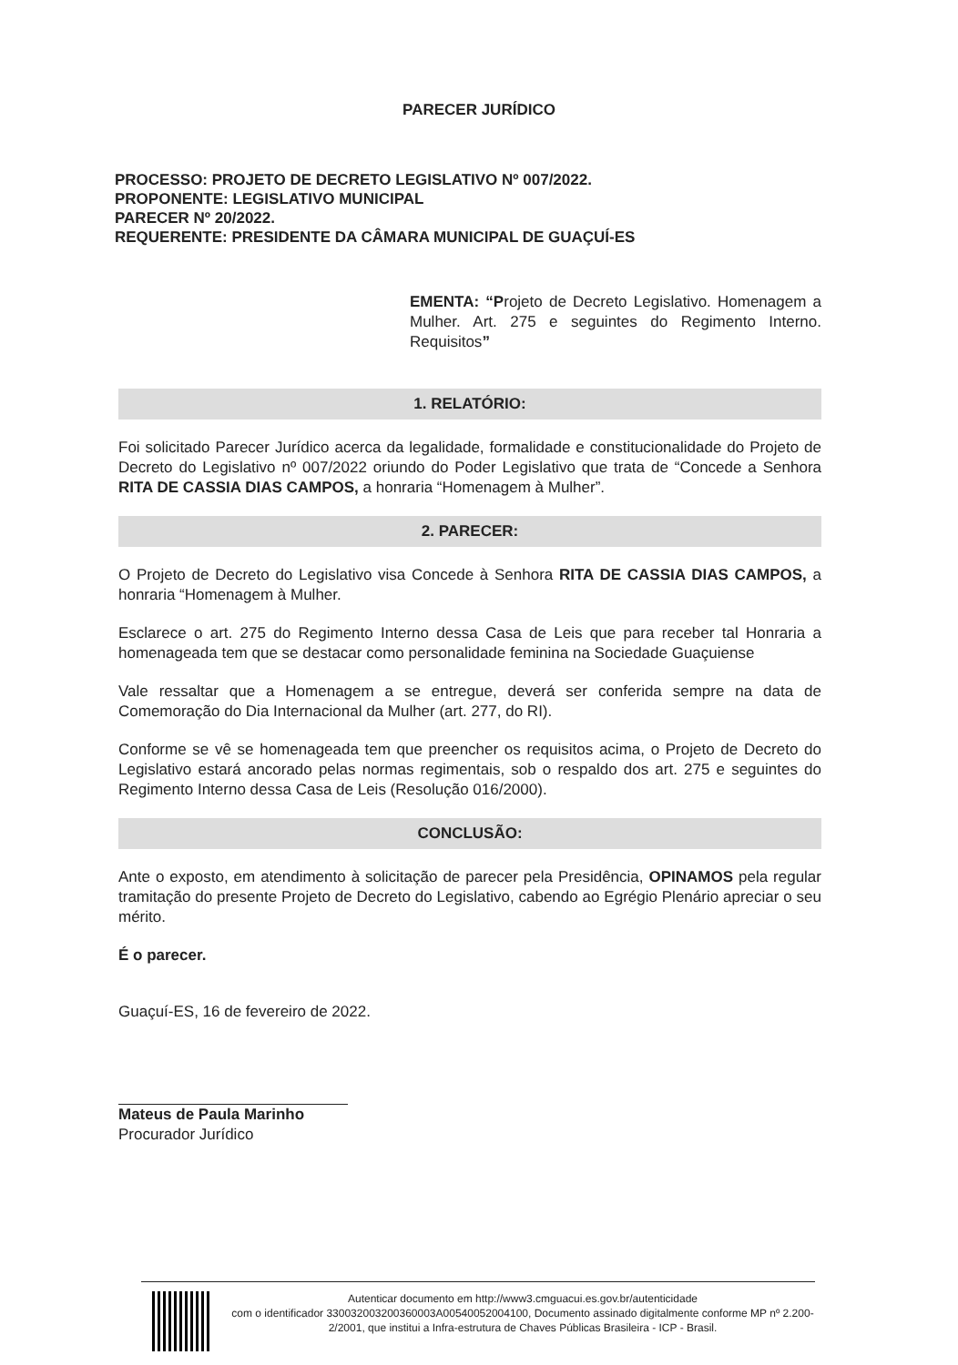PARECER JURÍDICO
PROCESSO: PROJETO DE DECRETO LEGISLATIVO Nº 007/2022.
PROPONENTE: LEGISLATIVO MUNICIPAL
PARECER Nº 20/2022.
REQUERENTE: PRESIDENTE DA CÂMARA MUNICIPAL DE GUAÇUÍ-ES
EMENTA: “Projeto de Decreto Legislativo. Homenagem a Mulher. Art. 275 e seguintes do Regimento Interno. Requisitos”
1. RELATÓRIO:
Foi solicitado Parecer Jurídico acerca da legalidade, formalidade e constitucionalidade do Projeto de Decreto do Legislativo nº 007/2022 oriundo do Poder Legislativo que trata de “Concede a Senhora RITA DE CASSIA DIAS CAMPOS, a honraria “Homenagem à Mulher”.
2. PARECER:
O Projeto de Decreto do Legislativo visa Concede à Senhora RITA DE CASSIA DIAS CAMPOS, a honraria “Homenagem à Mulher.
Esclarece o art. 275 do Regimento Interno dessa Casa de Leis que para receber tal Honraria a homenageada tem que se destacar como personalidade feminina na Sociedade Guaçuiense
Vale ressaltar que a Homenagem a se entregue, deverá ser conferida sempre na data de Comemoração do Dia Internacional da Mulher (art. 277, do RI).
Conforme se vê se homenageada tem que preencher os requisitos acima, o Projeto de Decreto do Legislativo estará ancorado pelas normas regimentais, sob o respaldo dos art. 275 e seguintes do Regimento Interno dessa Casa de Leis (Resolução 016/2000).
CONCLUSÃO:
Ante o exposto, em atendimento à solicitação de parecer pela Presidência, OPINAMOS pela regular tramitação do presente Projeto de Decreto do Legislativo, cabendo ao Egrégio Plenário apreciar o seu mérito.
É o parecer.
Guaçuí-ES, 16 de fevereiro de 2022.
Mateus de Paula Marinho
Procurador Jurídico
Autenticar documento em http://www3.cmguacui.es.gov.br/autenticidade
com o identificador 330032003200360003A00540052004100, Documento assinado digitalmente conforme MP nº 2.200-2/2001, que institui a Infra-estrutura de Chaves Públicas Brasileira - ICP - Brasil.